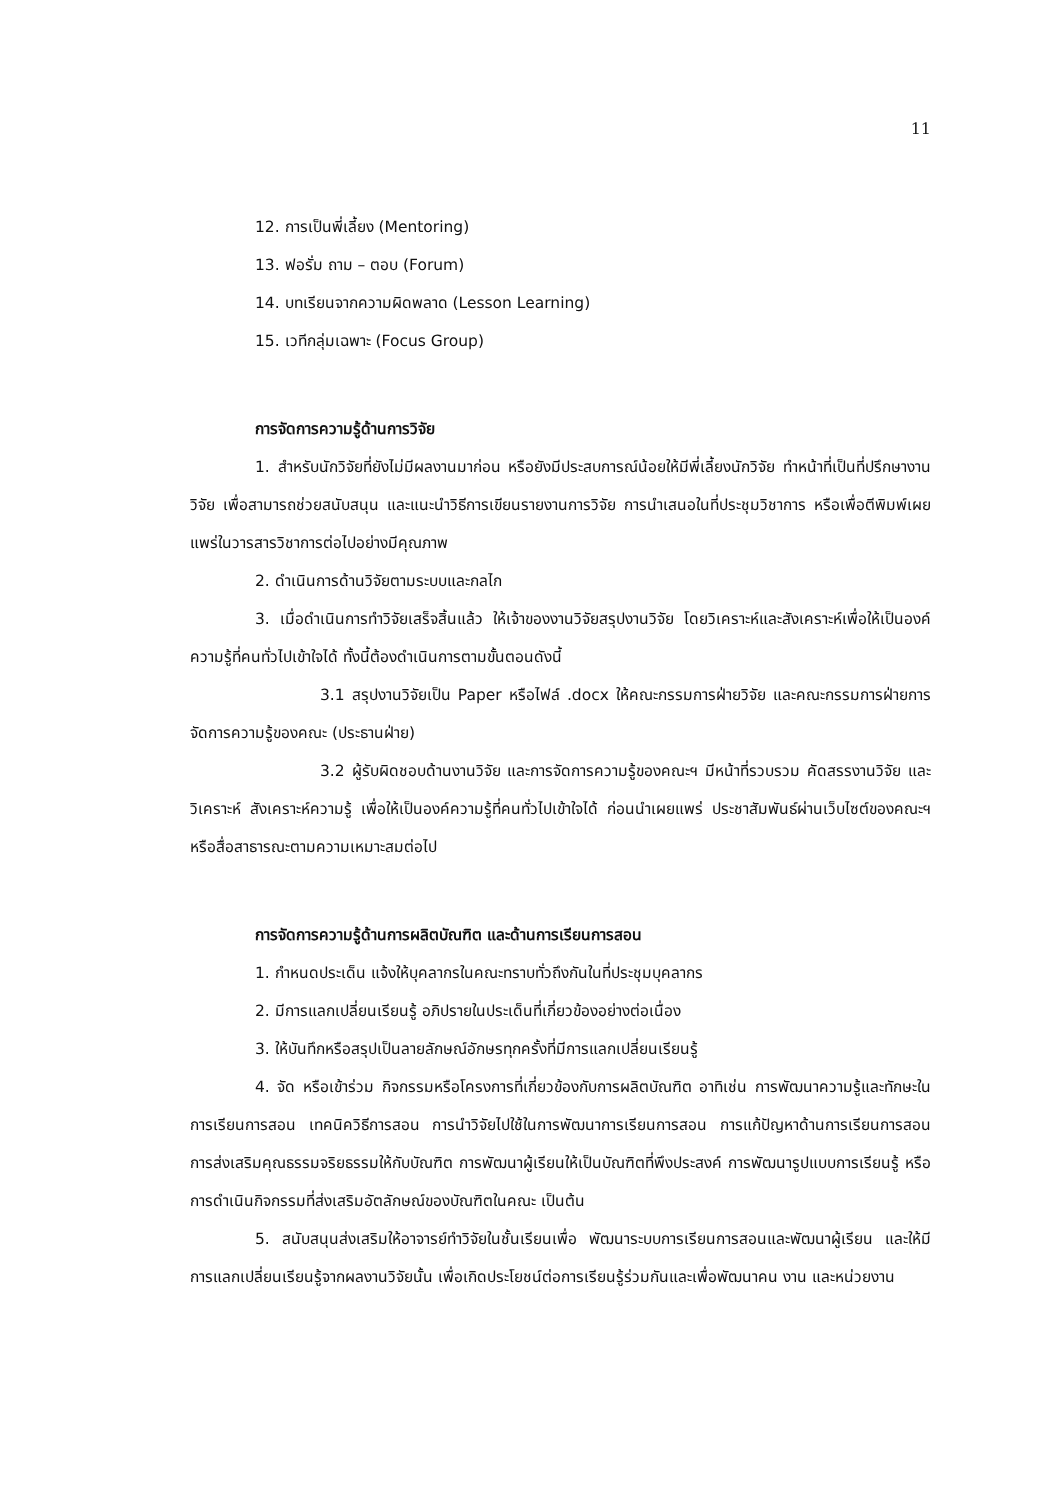11
12. การเป็นพี่เลี้ยง (Mentoring)
13. ฟอรั่ม ถาม – ตอบ (Forum)
14. บทเรียนจากความผิดพลาด (Lesson Learning)
15. เวทีกลุ่มเฉพาะ (Focus Group)
การจัดการความรู้ด้านการวิจัย
1. สำหรับนักวิจัยที่ยังไม่มีผลงานมาก่อน หรือยังมีประสบการณ์น้อยให้มีพี่เลี้ยงนักวิจัย ทำหน้าที่เป็นที่ปรึกษางานวิจัย เพื่อสามารถช่วยสนับสนุน และแนะนำวิธีการเขียนรายงานการวิจัย การนำเสนอในที่ประชุมวิชาการ หรือเพื่อตีพิมพ์เผยแพร่ในวารสารวิชาการต่อไปอย่างมีคุณภาพ
2. ดำเนินการด้านวิจัยตามระบบและกลไก
3. เมื่อดำเนินการทำวิจัยเสร็จสิ้นแล้ว ให้เจ้าของงานวิจัยสรุปงานวิจัย โดยวิเคราะห์และสังเคราะห์เพื่อให้เป็นองค์ความรู้ที่คนทั่วไปเข้าใจได้ ทั้งนี้ต้องดำเนินการตามขั้นตอนดังนี้
3.1 สรุปงานวิจัยเป็น Paper หรือไฟล์ .docx ให้คณะกรรมการฝ่ายวิจัย และคณะกรรมการฝ่ายการจัดการความรู้ของคณะ (ประธานฝ่าย)
3.2 ผู้รับผิดชอบด้านงานวิจัย และการจัดการความรู้ของคณะฯ มีหน้าที่รวบรวม คัดสรรงานวิจัย และวิเคราะห์ สังเคราะห์ความรู้ เพื่อให้เป็นองค์ความรู้ที่คนทั่วไปเข้าใจได้ ก่อนนำเผยแพร่ ประชาสัมพันธ์ผ่านเว็บไซต์ของคณะฯ หรือสื่อสาธารณะตามความเหมาะสมต่อไป
การจัดการความรู้ด้านการผลิตบัณฑิต และด้านการเรียนการสอน
1. กำหนดประเด็น แจ้งให้บุคลากรในคณะทราบทั่วถึงกันในที่ประชุมบุคลากร
2. มีการแลกเปลี่ยนเรียนรู้ อภิปรายในประเด็นที่เกี่ยวข้องอย่างต่อเนื่อง
3. ให้บันทึกหรือสรุปเป็นลายลักษณ์อักษรทุกครั้งที่มีการแลกเปลี่ยนเรียนรู้
4. จัด หรือเข้าร่วม กิจกรรมหรือโครงการที่เกี่ยวข้องกับการผลิตบัณฑิต อาทิเช่น การพัฒนาความรู้และทักษะในการเรียนการสอน เทคนิควิธีการสอน การนำวิจัยไปใช้ในการพัฒนาการเรียนการสอน การแก้ปัญหาด้านการเรียนการสอน การส่งเสริมคุณธรรมจริยธรรมให้กับบัณฑิต การพัฒนาผู้เรียนให้เป็นบัณฑิตที่พึงประสงค์ การพัฒนารูปแบบการเรียนรู้ หรือการดำเนินกิจกรรมที่ส่งเสริมอัตลักษณ์ของบัณฑิตในคณะ เป็นต้น
5. สนับสนุนส่งเสริมให้อาจารย์ทำวิจัยในชั้นเรียนเพื่อ พัฒนาระบบการเรียนการสอนและพัฒนาผู้เรียน และให้มีการแลกเปลี่ยนเรียนรู้จากผลงานวิจัยนั้น เพื่อเกิดประโยชน์ต่อการเรียนรู้ร่วมกันและเพื่อพัฒนาคน งาน และหน่วยงาน